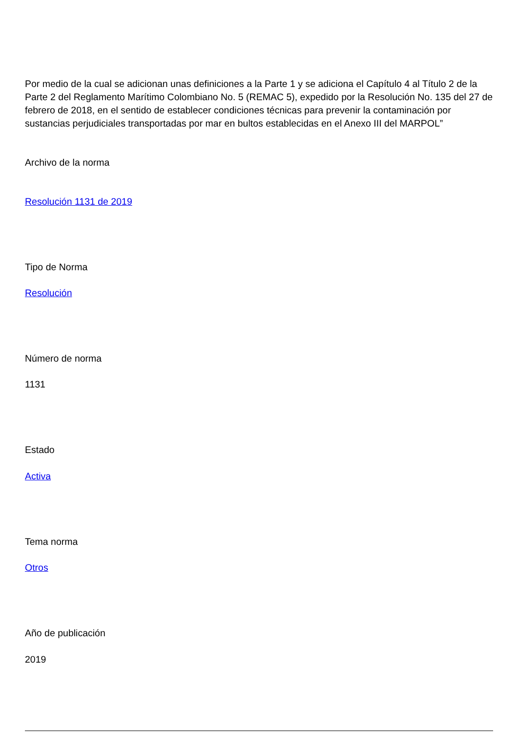Por medio de la cual se adicionan unas definiciones a la Parte 1 y se adiciona el Capítulo 4 al Título 2 de la Parte 2 del Reglamento Marítimo Colombiano No. 5 (REMAC 5), expedido por la Resolución No. 135 del 27 de febrero de 2018, en el sentido de establecer condiciones técnicas para prevenir la contaminación por sustancias perjudiciales transportadas por mar en bultos establecidas en el Anexo III del MARPOL”
Archivo de la norma
Resolución 1131 de 2019
Tipo de Norma
Resolución
Número de norma
1131
Estado
Activa
Tema norma
Otros
Año de publicación
2019